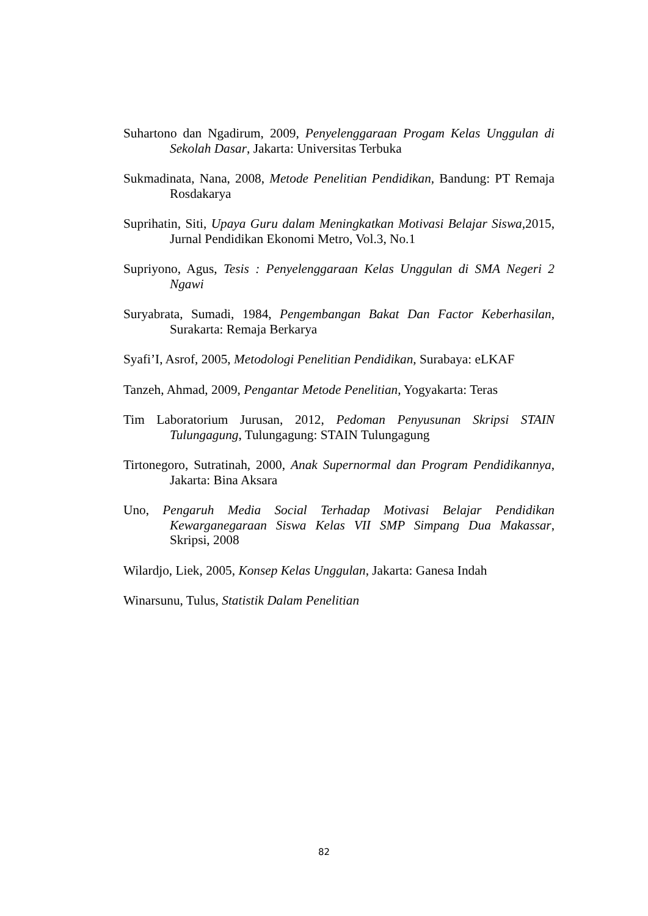Suhartono dan Ngadirum, 2009, Penyelenggaraan Progam Kelas Unggulan di Sekolah Dasar, Jakarta: Universitas Terbuka
Sukmadinata, Nana, 2008, Metode Penelitian Pendidikan, Bandung: PT Remaja Rosdakarya
Suprihatin, Siti, Upaya Guru dalam Meningkatkan Motivasi Belajar Siswa, 2015, Jurnal Pendidikan Ekonomi Metro, Vol.3, No.1
Supriyono, Agus, Tesis : Penyelenggaraan Kelas Unggulan di SMA Negeri 2 Ngawi
Suryabrata, Sumadi, 1984, Pengembangan Bakat Dan Factor Keberhasilan, Surakarta: Remaja Berkarya
Syafi’I, Asrof, 2005, Metodologi Penelitian Pendidikan, Surabaya: eLKAF
Tanzeh, Ahmad, 2009, Pengantar Metode Penelitian, Yogyakarta: Teras
Tim Laboratorium Jurusan, 2012, Pedoman Penyusunan Skripsi STAIN Tulungagung, Tulungagung: STAIN Tulungagung
Tirtonegoro, Sutratinah, 2000, Anak Supernormal dan Program Pendidikannya, Jakarta: Bina Aksara
Uno, Pengaruh Media Social Terhadap Motivasi Belajar Pendidikan Kewarganegaraan Siswa Kelas VII SMP Simpang Dua Makassar, Skripsi, 2008
Wilardjo, Liek, 2005, Konsep Kelas Unggulan, Jakarta: Ganesa Indah
Winarsunu, Tulus, Statistik Dalam Penelitian
82